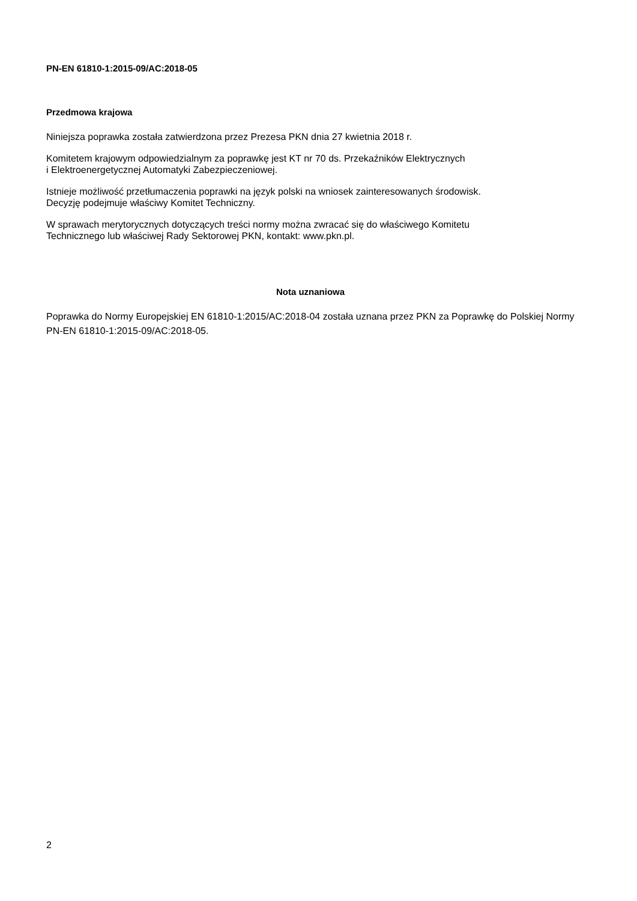PN-EN 61810-1:2015-09/AC:2018-05
Przedmowa krajowa
Niniejsza poprawka została zatwierdzona przez Prezesa PKN dnia 27 kwietnia 2018 r.
Komitetem krajowym odpowiedzialnym za poprawkę jest KT nr 70 ds. Przekaźników Elektrycznych
i Elektroenergetycznej Automatyki Zabezpieczeniowej.
Istnieje możliwość przetłumaczenia poprawki na język polski na wniosek zainteresowanych środowisk.
Decyzję podejmuje właściwy Komitet Techniczny.
W sprawach merytorycznych dotyczących treści normy można zwracać się do właściwego Komitetu
Technicznego lub właściwej Rady Sektorowej PKN, kontakt: www.pkn.pl.
Nota uznaniowa
Poprawka do Normy Europejskiej EN 61810-1:2015/AC:2018-04 została uznana przez PKN za Poprawkę do Polskiej Normy PN-EN 61810-1:2015-09/AC:2018-05.
2